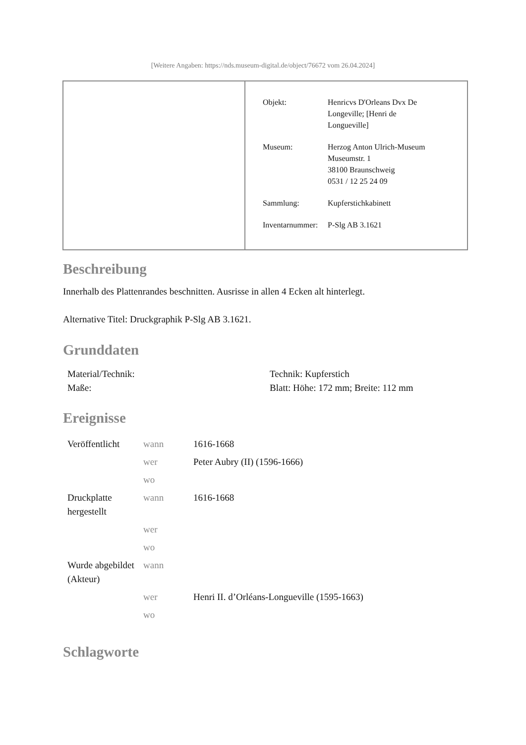[Weitere Angaben: https://nds.museum-digital.de/object/76672 vom 26.04.2024]
| Objekt: | Henricvs D'Orleans Dvx De Longeville; [Henri de Longueville] |
| Museum: | Herzog Anton Ulrich-Museum Museumstr. 1 38100 Braunschweig 0531 / 12 25 24 09 |
| Sammlung: | Kupferstichkabinett |
| Inventarnummer: | P-Slg AB 3.1621 |
Beschreibung
Innerhalb des Plattenrandes beschnitten. Ausrisse in allen 4 Ecken alt hinterlegt.
Alternative Titel: Druckgraphik P-Slg AB 3.1621.
Grunddaten
| Material/Technik: | Technik: Kupferstich |
| Maße: | Blatt: Höhe: 172 mm; Breite: 112 mm |
Ereignisse
| Veröffentlicht | wann | 1616-1668 |
| | wer | Peter Aubry (II) (1596-1666) |
| | wo | |
| Druckplatte hergestellt | wann | 1616-1668 |
| | wer | |
| | wo | |
| Wurde abgebildet (Akteur) | wann | |
| | wer | Henri II. d’Orléans-Longueville (1595-1663) |
| | wo | |
Schlagworte